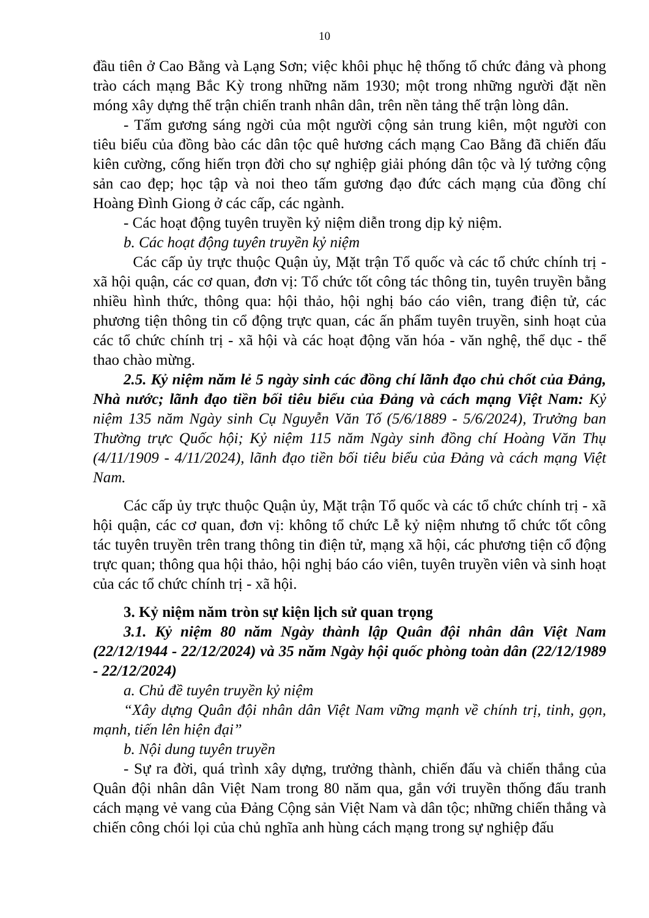10
đầu tiên ở Cao Bằng và Lạng Sơn; việc khôi phục hệ thống tổ chức đảng và phong trào cách mạng Bắc Kỳ trong những năm 1930; một trong những người đặt nền móng xây dựng thế trận chiến tranh nhân dân, trên nền tảng thế trận lòng dân.
- Tấm gương sáng ngời của một người cộng sản trung kiên, một người con tiêu biểu của đồng bào các dân tộc quê hương cách mạng Cao Bằng đã chiến đấu kiên cường, cống hiến trọn đời cho sự nghiệp giải phóng dân tộc và lý tưởng cộng sản cao đẹp; học tập và noi theo tấm gương đạo đức cách mạng của đồng chí Hoàng Đình Giong ở các cấp, các ngành.
- Các hoạt động tuyên truyền kỷ niệm diễn trong dịp kỷ niệm.
b. Các hoạt động tuyên truyền kỷ niệm
Các cấp ủy trực thuộc Quận ủy, Mặt trận Tổ quốc và các tổ chức chính trị - xã hội quận, các cơ quan, đơn vị: Tổ chức tốt công tác thông tin, tuyên truyền bằng nhiều hình thức, thông qua: hội thảo, hội nghị báo cáo viên, trang điện tử, các phương tiện thông tin cổ động trực quan, các ấn phẩm tuyên truyền, sinh hoạt của các tổ chức chính trị - xã hội và các hoạt động văn hóa - văn nghệ, thể dục - thể thao chào mừng.
2.5. Kỷ niệm năm lẻ 5 ngày sinh các đồng chí lãnh đạo chủ chốt của Đảng, Nhà nước; lãnh đạo tiền bối tiêu biểu của Đảng và cách mạng Việt Nam: Kỷ niệm 135 năm Ngày sinh Cụ Nguyễn Văn Tố (5/6/1889 - 5/6/2024), Trưởng ban Thường trực Quốc hội; Kỷ niệm 115 năm Ngày sinh đồng chí Hoàng Văn Thụ (4/11/1909 - 4/11/2024), lãnh đạo tiền bối tiêu biểu của Đảng và cách mạng Việt Nam.
Các cấp ủy trực thuộc Quận ủy, Mặt trận Tổ quốc và các tổ chức chính trị - xã hội quận, các cơ quan, đơn vị: không tổ chức Lễ kỷ niệm nhưng tổ chức tốt công tác tuyên truyền trên trang thông tin điện tử, mạng xã hội, các phương tiện cổ động trực quan; thông qua hội thảo, hội nghị báo cáo viên, tuyên truyền viên và sinh hoạt của các tổ chức chính trị - xã hội.
3. Kỷ niệm năm tròn sự kiện lịch sử quan trọng
3.1. Kỷ niệm 80 năm Ngày thành lập Quân đội nhân dân Việt Nam (22/12/1944 - 22/12/2024) và 35 năm Ngày hội quốc phòng toàn dân (22/12/1989 - 22/12/2024)
a. Chủ đề tuyên truyền kỷ niệm
“Xây dựng Quân đội nhân dân Việt Nam vững mạnh về chính trị, tinh, gọn, mạnh, tiến lên hiện đại”
b. Nội dung tuyên truyền
- Sự ra đời, quá trình xây dựng, trưởng thành, chiến đấu và chiến thắng của Quân đội nhân dân Việt Nam trong 80 năm qua, gắn với truyền thống đấu tranh cách mạng vẻ vang của Đảng Cộng sản Việt Nam và dân tộc; những chiến thắng và chiến công chói lọi của chủ nghĩa anh hùng cách mạng trong sự nghiệp đấu